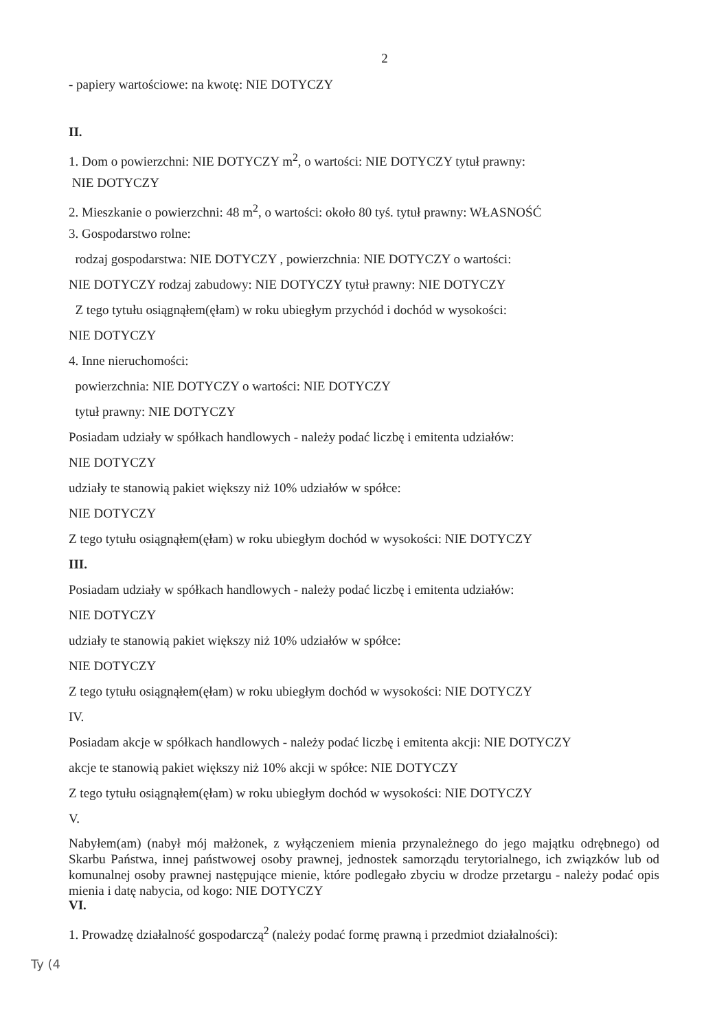2
- papiery wartościowe: na kwotę: NIE DOTYCZY
II.
1. Dom o powierzchni: NIE DOTYCZY m<sup>2</sup>, o wartości: NIE DOTYCZY tytuł prawny:
NIE DOTYCZY
2. Mieszkanie o powierzchni: 48 m<sup>2</sup>, o wartości: około 80 tyś. tytuł prawny: WŁASNOŚĆ
3. Gospodarstwo rolne:
rodzaj gospodarstwa: NIE DOTYCZY , powierzchnia: NIE DOTYCZY o wartości:
NIE DOTYCZY rodzaj zabudowy: NIE DOTYCZY tytuł prawny: NIE DOTYCZY
Z tego tytułu osiągnąłem(ęłam) w roku ubiegłym przychód i dochód w wysokości:
NIE DOTYCZY
4. Inne nieruchomości:
powierzchnia: NIE DOTYCZY o wartości: NIE DOTYCZY
tytuł prawny: NIE DOTYCZY
Posiadam udziały w spółkach handlowych - należy podać liczbę i emitenta udziałów:
NIE DOTYCZY
udziały te stanowią pakiet większy niż 10% udziałów w spółce:
NIE DOTYCZY
Z tego tytułu osiągnąłem(ęłam) w roku ubiegłym dochód w wysokości: NIE DOTYCZY
III.
Posiadam udziały w spółkach handlowych - należy podać liczbę i emitenta udziałów:
NIE DOTYCZY
udziały te stanowią pakiet większy niż 10% udziałów w spółce:
NIE DOTYCZY
Z tego tytułu osiągnąłem(ęłam) w roku ubiegłym dochód w wysokości: NIE DOTYCZY
IV.
Posiadam akcje w spółkach handlowych - należy podać liczbę i emitenta akcji: NIE DOTYCZY
akcje te stanowią pakiet większy niż 10% akcji w spółce: NIE DOTYCZY
Z tego tytułu osiągnąłem(ęłam) w roku ubiegłym dochód w wysokości: NIE DOTYCZY
V.
Nabyłem(am) (nabył mój małżonek, z wyłączeniem mienia przynależnego do jego majątku odrębnego) od Skarbu Państwa, innej państwowej osoby prawnej, jednostek samorządu terytorialnego, ich związków lub od komunalnej osoby prawnej następujące mienie, które podlegało zbyciu w drodze przetargu - należy podać opis mienia i datę nabycia, od kogo: NIE DOTYCZY
VI.
1. Prowadzę działalność gospodarczą<sup>2</sup> (należy podać formę prawną i przedmiot działalności):
Ty (4